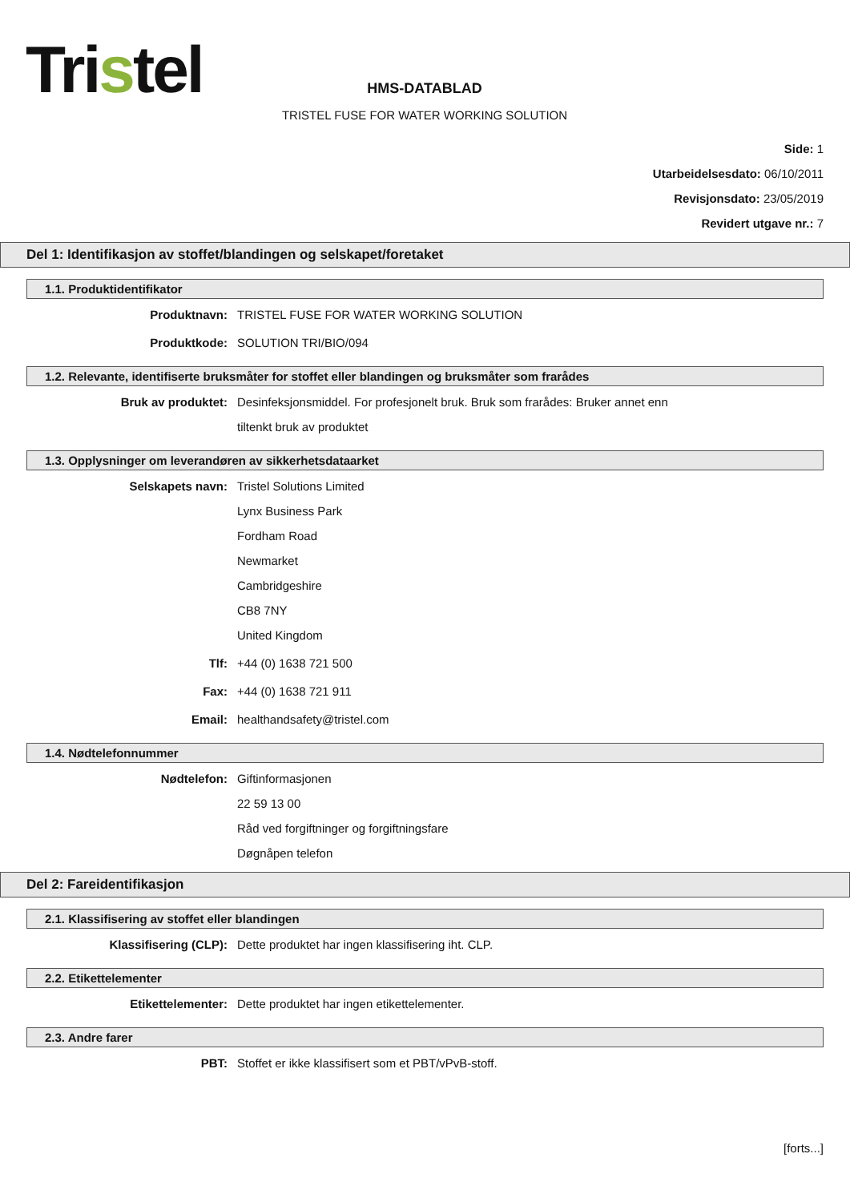Tristel
HMS-DATABLAD
TRISTEL FUSE FOR WATER WORKING SOLUTION
Side: 1
Utarbeidelsesdato: 06/10/2011
Revisjonsdato: 23/05/2019
Revidert utgave nr.: 7
Del 1: Identifikasjon av stoffet/blandingen og selskapet/foretaket
1.1. Produktidentifikator
Produktnavn: TRISTEL FUSE FOR WATER WORKING SOLUTION
Produktkode: SOLUTION TRI/BIO/094
1.2. Relevante, identifiserte bruksmåter for stoffet eller blandingen og bruksmåter som frarådes
Bruk av produktet: Desinfeksjonsmiddel. For profesjonelt bruk. Bruk som frarådes: Bruker annet enn
tiltenkt bruk av produktet
1.3. Opplysninger om leverandøren av sikkerhetsdataarket
Selskapets navn: Tristel Solutions Limited
Lynx Business Park
Fordham Road
Newmarket
Cambridgeshire
CB8 7NY
United Kingdom
Tlf: +44 (0) 1638 721 500
Fax: +44 (0) 1638 721 911
Email: healthandsafety@tristel.com
1.4. Nødtelefonnummer
Nødtelefon: Giftinformasjonen
22 59 13 00
Råd ved forgiftninger og forgiftningsfare
Døgnåpen telefon
Del 2: Fareidentifikasjon
2.1. Klassifisering av stoffet eller blandingen
Klassifisering (CLP): Dette produktet har ingen klassifisering iht. CLP.
2.2. Etikettelementer
Etikettelementer: Dette produktet har ingen etikettelementer.
2.3. Andre farer
PBT: Stoffet er ikke klassifisert som et PBT/vPvB-stoff.
[forts...]